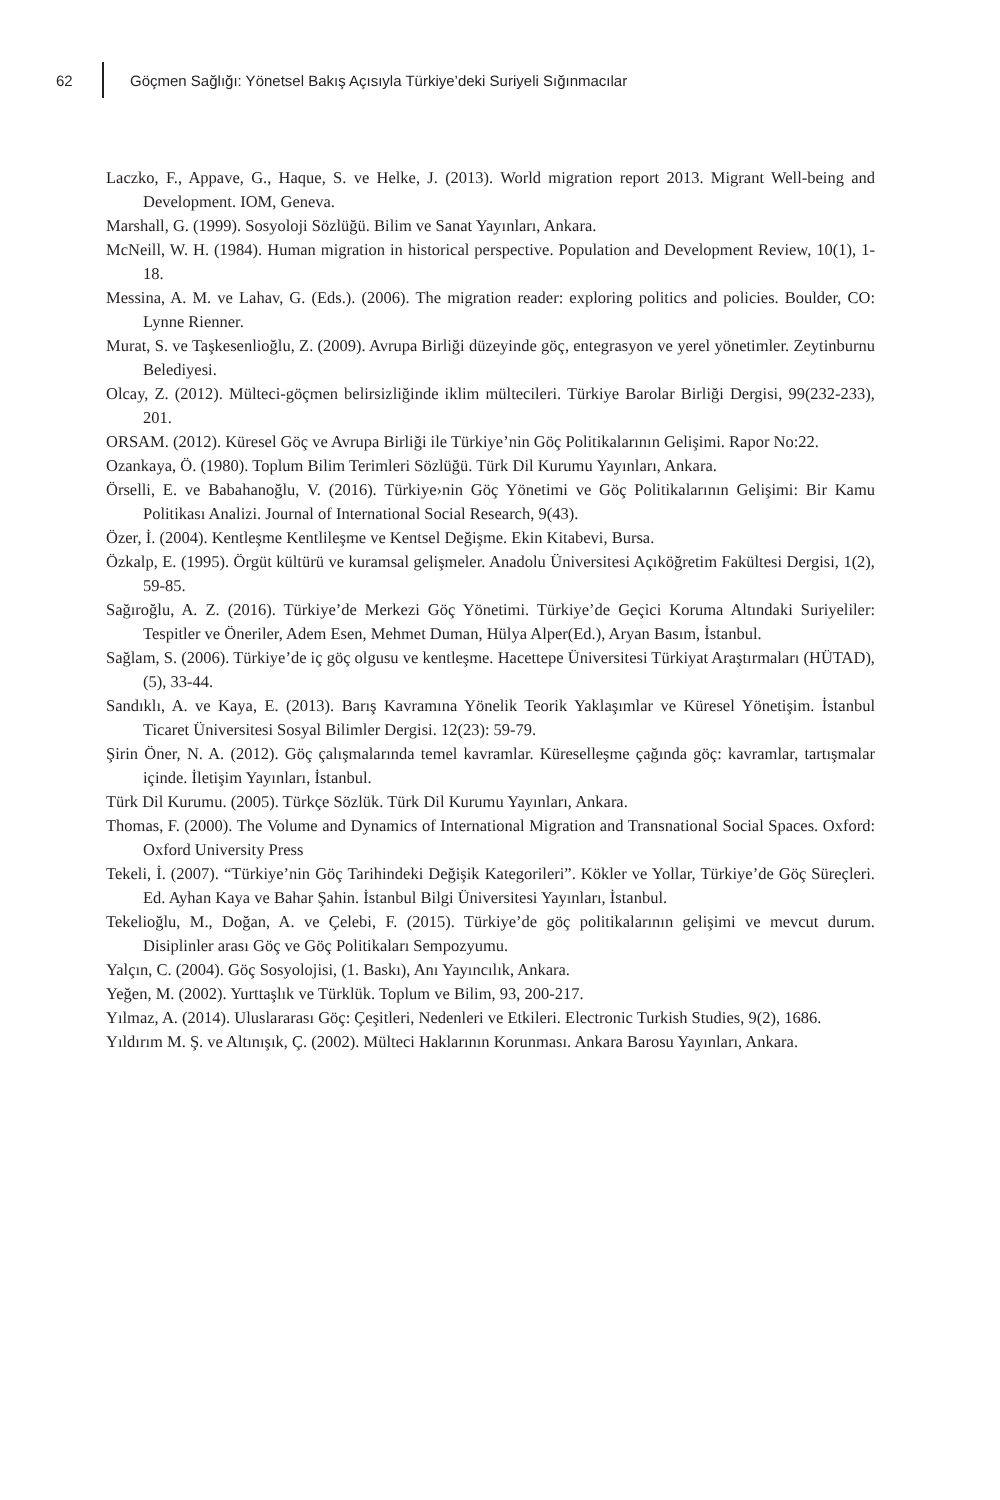62 Göçmen Sağlığı: Yönetsel Bakış Açısıyla Türkiye’deki Suriyeli Sığınmacılar
Laczko, F., Appave, G., Haque, S. ve Helke, J. (2013). World migration report 2013. Migrant Well-being and Development. IOM, Geneva.
Marshall, G. (1999). Sosyoloji Sözlüğü. Bilim ve Sanat Yayınları, Ankara.
McNeill, W. H. (1984). Human migration in historical perspective. Population and Development Review, 10(1), 1-18.
Messina, A. M. ve Lahav, G. (Eds.). (2006). The migration reader: exploring politics and policies. Boulder, CO: Lynne Rienner.
Murat, S. ve Taşkesenlioğlu, Z. (2009). Avrupa Birliği düzeyinde göç, entegrasyon ve yerel yönetimler. Zeytinburnu Belediyesi.
Olcay, Z. (2012). Mülteci-göçmen belirsizliğinde iklim mültecileri. Türkiye Barolar Birliği Dergisi, 99(232-233), 201.
ORSAM. (2012). Küresel Göç ve Avrupa Birliği ile Türkiye’nin Göç Politikalarının Gelişimi. Rapor No:22.
Ozankaya, Ö. (1980). Toplum Bilim Terimleri Sözlüğü. Türk Dil Kurumu Yayınları, Ankara.
Örselli, E. ve Babahanoğlu, V. (2016). Türkiye›nin Göç Yönetimi ve Göç Politikalarının Gelişimi: Bir Kamu Politikası Analizi. Journal of International Social Research, 9(43).
Özer, İ. (2004). Kentleşme Kentlileşme ve Kentsel Değişme. Ekin Kitabevi, Bursa.
Özkalp, E. (1995). Örgüt kültürü ve kuramsal gelişmeler. Anadolu Üniversitesi Açıköğretim Fakültesi Dergisi, 1(2), 59-85.
Sağıroğlu, A. Z. (2016). Türkiye’de Merkezi Göç Yönetimi. Türkiye’de Geçici Koruma Altındaki Suriyeliler: Tespitler ve Öneriler, Adem Esen, Mehmet Duman, Hülya Alper(Ed.), Aryan Basım, İstanbul.
Sağlam, S. (2006). Türkiye’de iç göç olgusu ve kentleşme. Hacettepe Üniversitesi Türkiyat Araştırmaları (HÜTAD), (5), 33-44.
Sandıklı, A. ve Kaya, E. (2013). Barış Kavramına Yönelik Teorik Yaklaşımlar ve Küresel Yönetişim. İstanbul Ticaret Üniversitesi Sosyal Bilimler Dergisi. 12(23): 59-79.
Şirin Öner, N. A. (2012). Göç çalışmalarında temel kavramlar. Küreselleşme çağında göç: kavramlar, tartışmalar içinde. İletişim Yayınları, İstanbul.
Türk Dil Kurumu. (2005). Türkçe Sözlük. Türk Dil Kurumu Yayınları, Ankara.
Thomas, F. (2000). The Volume and Dynamics of International Migration and Transnational Social Spaces. Oxford: Oxford University Press
Tekeli, İ. (2007). “Türkiye’nin Göç Tarihindeki Değişik Kategorileri”. Kökler ve Yollar, Türkiye’de Göç Süreçleri. Ed. Ayhan Kaya ve Bahar Şahin. İstanbul Bilgi Üniversitesi Yayınları, İstanbul.
Tekelioğlu, M., Doğan, A. ve Çelebi, F. (2015). Türkiye’de göç politikalarının gelişimi ve mevcut durum. Disiplinler arası Göç ve Göç Politikaları Sempozyumu.
Yalçın, C. (2004). Göç Sosyolojisi, (1. Baskı), Anı Yayıncılık, Ankara.
Yeğen, M. (2002). Yurttaşlık ve Türklük. Toplum ve Bilim, 93, 200-217.
Yılmaz, A. (2014). Uluslararası Göç: Çeşitleri, Nedenleri ve Etkileri. Electronic Turkish Studies, 9(2), 1686.
Yıldırım M. Ş. ve Altınışık, Ç. (2002). Mülteci Haklarının Korunması. Ankara Barosu Yayınları, Ankara.